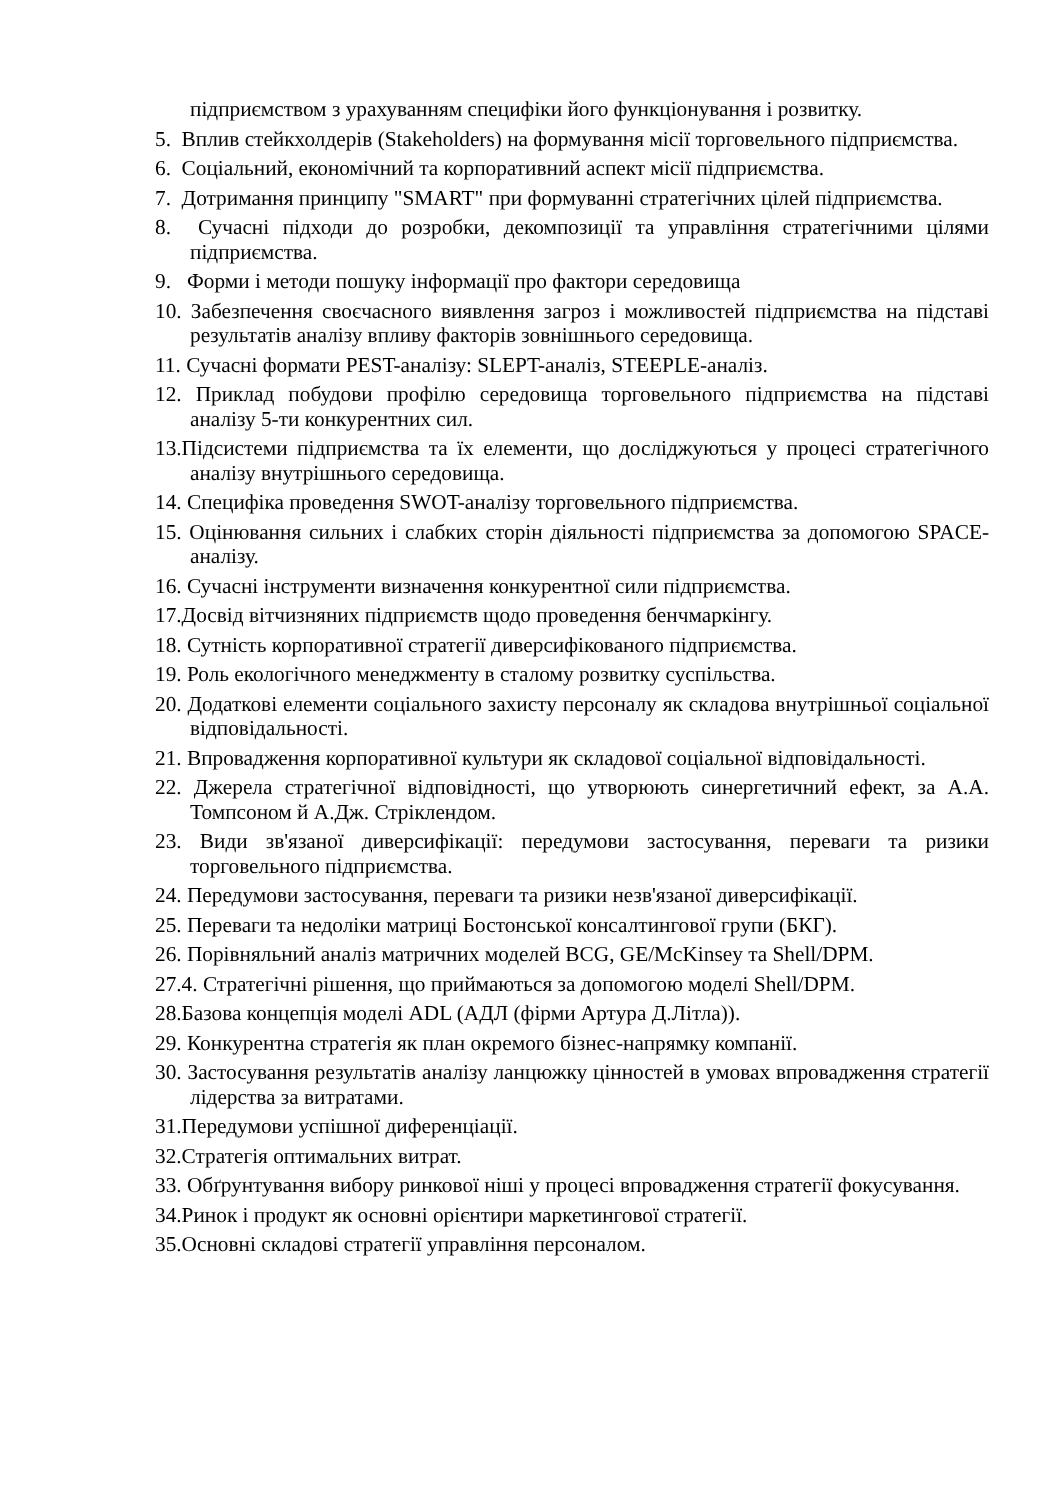підприємством з урахуванням специфіки його функціонування і розвитку.
5. Вплив стейкхолдерів (Stakeholders) на формування місії торговельного підприємства.
6. Соціальний, економічний та корпоративний аспект місії підприємства.
7. Дотримання принципу "SMART" при формуванні стратегічних цілей підприємства.
8. Сучасні підходи до розробки, декомпозиції та управління стратегічними цілями підприємства.
9. Форми і методи пошуку інформації про фактори середовища
10. Забезпечення своєчасного виявлення загроз і можливостей підприємства на підставі результатів аналізу впливу факторів зовнішнього середовища.
11. Сучасні формати PEST-аналізу: SLEPT-аналіз, STEEPLE-аналіз.
12. Приклад побудови профілю середовища торговельного підприємства на підставі аналізу 5-ти конкурентних сил.
13.Підсистеми підприємства та їх елементи, що досліджуються у процесі стратегічного аналізу внутрішнього середовища.
14. Специфіка проведення SWOT-аналізу торговельного підприємства.
15. Оцінювання сильних і слабких сторін діяльності підприємства за допомогою SPACE-аналізу.
16. Сучасні інструменти визначення конкурентної сили підприємства.
17.Досвід вітчизняних підприємств щодо проведення бенчмаркінгу.
18. Сутність корпоративної стратегії диверсифікованого підприємства.
19. Роль екологічного менеджменту в сталому розвитку суспільства.
20. Додаткові елементи соціального захисту персоналу як складова внутрішньої соціальної відповідальності.
21. Впровадження корпоративної культури як складової соціальної відповідальності.
22. Джерела стратегічної відповідності, що утворюють синергетичний ефект, за А.А. Томпсоном й А.Дж. Стріклендом.
23. Види зв'язаної диверсифікації: передумови застосування, переваги та ризики торговельного підприємства.
24. Передумови застосування, переваги та ризики незв'язаної диверсифікації.
25. Переваги та недоліки матриці Бостонської консалтингової групи (БКГ).
26. Порівняльний аналіз матричних моделей BCG, GE/McKinsey та Shell/DPM.
27.4. Стратегічні рішення, що приймаються за допомогою моделі Shell/DPM.
28.Базова концепція моделі ADL (АДЛ (фірми Артура Д.Літла)).
29. Конкурентна стратегія як план окремого бізнес-напрямку компанії.
30. Застосування результатів аналізу ланцюжку цінностей в умовах впровадження стратегії лідерства за витратами.
31.Передумови успішної диференціації.
32.Стратегія оптимальних витрат.
33. Обґрунтування вибору ринкової ніші у процесі впровадження стратегії фокусування.
34.Ринок і продукт як основні орієнтири маркетингової стратегії.
35.Основні складові стратегії управління персоналом.